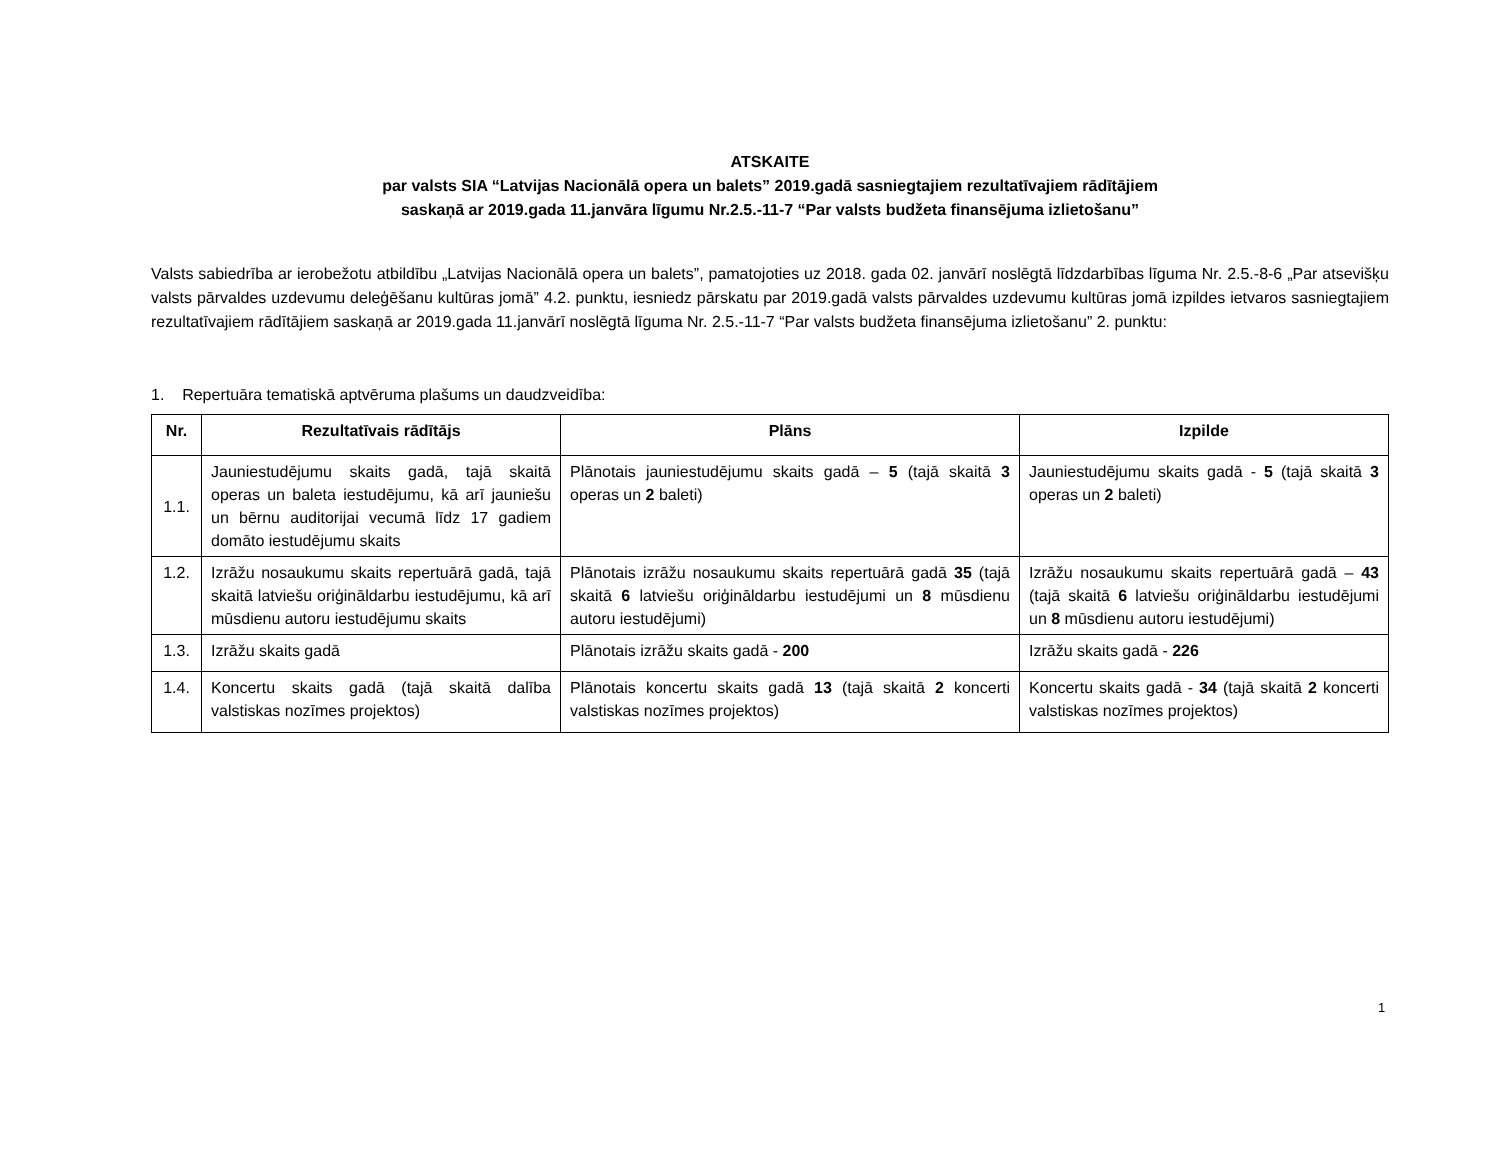ATSKAITE
par valsts SIA “Latvijas Nacionālā opera un balets” 2019.gadā sasniegtajiem rezultatīvajiem rādītājiem
saskaņā ar 2019.gada 11.janvāra līgumu Nr.2.5.-11-7 “Par valsts budžeta finansējuma izlietošanu”
Valsts sabiedrība ar ierobežotu atbildību „Latvijas Nacionālā opera un balets”, pamatojoties uz 2018. gada 02. janvārī noslēgtā līdzdarbības līguma Nr. 2.5.-8-6 „Par atsevišķu valsts pārvaldes uzdevumu deleģēšanu kultūras jomā” 4.2. punktu, iesniedz pārskatu par 2019.gadā valsts pārvaldes uzdevumu kultūras jomā izpildes ietvaros sasniegtajiem rezultatīvajiem rādītājiem saskaņā ar 2019.gada 11.janvārī noslēgtā līguma Nr. 2.5.-11-7 “Par valsts budžeta finansējuma izlietošanu” 2. punktu:
1. Repertuāra tematiskā aptvēruma plašums un daudzveidība:
| Nr. | Rezultatīvais rādītājs | Plāns | Izpilde |
| --- | --- | --- | --- |
| 1.1. | Jauniestudējumu skaits gadā, tajā skaitā operas un baleta iestudējumu, kā arī jauniešu un bērnu auditorijai vecumā līdz 17 gadiem domāto iestudējumu skaits | Plānotais jauniestudējumu skaits gadā – 5 (tajā skaitā 3 operas un 2 baleti) | Jauniestudējumu skaits gadā - 5 (tajā skaitā 3 operas un 2 baleti) |
| 1.2. | Izrāžu nosaukumu skaits repertuārā gadā, tajā skaitā latviešu oriģināldarbu iestudējumu, kā arī mūsdienu autoru iestudējumu skaits | Plānotais izrāžu nosaukumu skaits repertuārā gadā 35 (tajā skaitā 6 latviešu oriģināldarbu iestudējumi un 8 mūsdienu autoru iestudējumi) | Izrāžu nosaukumu skaits repertuārā gadā – 43 (tajā skaitā 6 latviešu oriģināldarbu iestudējumi un 8 mūsdienu autoru iestudējumi) |
| 1.3. | Izrāžu skaits gadā | Plānotais izrāžu skaits gadā - 200 | Izrāžu skaits gadā - 226 |
| 1.4. | Koncertu skaits gadā (tajā skaitā dalība valstiskas nozīmes projektos) | Plānotais koncertu skaits gadā 13 (tajā skaitā 2 koncerti valstiskas nozīmes projektos) | Koncertu skaits gadā - 34 (tajā skaitā 2 koncerti valstiskas nozīmes projektos) |
1